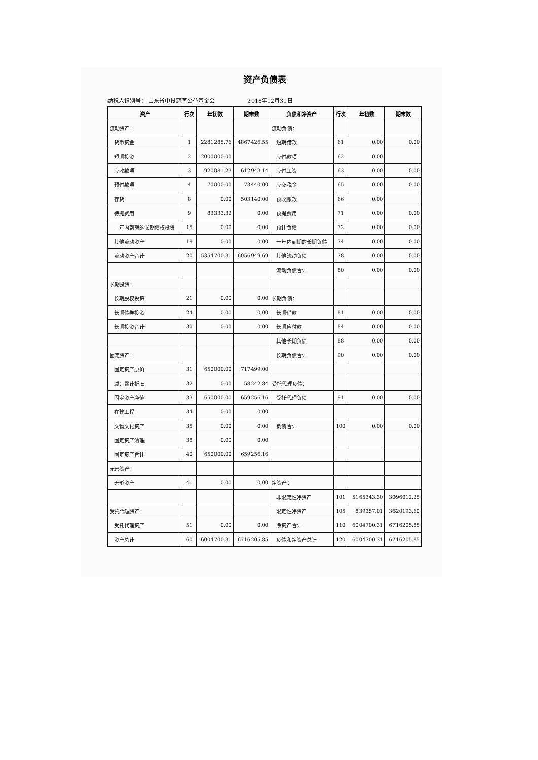资产负债表
纳税人识别号： 山东省中投慈善公益基金会 2018年12月31日
| 资产 | 行次 | 年初数 | 期末数 | 负债和净资产 | 行次 | 年初数 | 期末数 |
| --- | --- | --- | --- | --- | --- | --- | --- |
| 流动资产： | | | | 流动负债： | | | |
| 货币资金 | 1 | 2281285.76 | 4867426.55 | 短期借款 | 61 | 0.00 | 0.00 |
| 短期投资 | 2 | 2000000.00 | | 应付款项 | 62 | 0.00 | |
| 应收款项 | 3 | 920081.23 | 612943.14 | 应付工资 | 63 | 0.00 | 0.00 |
| 预付款项 | 4 | 70000.00 | 73440.00 | 应交税金 | 65 | 0.00 | 0.00 |
| 存货 | 8 | 0.00 | 503140.00 | 预收账款 | 66 | 0.00 | |
| 待摊费用 | 9 | 83333.32 | 0.00 | 预提费用 | 71 | 0.00 | 0.00 |
| 一年内到期的长期债权投资 | 15 | 0.00 | 0.00 | 预计负债 | 72 | 0.00 | 0.00 |
| 其他流动资产 | 18 | 0.00 | 0.00 | 一年内到期的长期负债 | 74 | 0.00 | 0.00 |
| 流动资产合计 | 20 | 5354700.31 | 6056949.69 | 其他流动负债 | 78 | 0.00 | 0.00 |
| | | | | 流动负债合计 | 80 | 0.00 | 0.00 |
| 长期投资： | | | | | | | |
| 长期股权投资 | 21 | 0.00 | 0.00 | 长期负债： | | | |
| 长期债券投资 | 24 | 0.00 | 0.00 | 长期借款 | 81 | 0.00 | 0.00 |
| 长期投资合计 | 30 | 0.00 | 0.00 | 长期应付款 | 84 | 0.00 | 0.00 |
| | | | | 其他长期负债 | 88 | 0.00 | 0.00 |
| 固定资产： | | | | 长期负债合计 | 90 | 0.00 | 0.00 |
| 固定资产原价 | 31 | 650000.00 | 717499.00 | | | | |
| 减：累计折旧 | 32 | 0.00 | 58242.84 | 受托代理负债： | | | |
| 固定资产净值 | 33 | 650000.00 | 659256.16 | 受托代理负债 | 91 | 0.00 | 0.00 |
| 在建工程 | 34 | 0.00 | 0.00 | | | | |
| 文物文化资产 | 35 | 0.00 | 0.00 | 负债合计 | 100 | 0.00 | 0.00 |
| 固定资产清理 | 38 | 0.00 | 0.00 | | | | |
| 固定资产合计 | 40 | 650000.00 | 659256.16 | | | | |
| 无形资产： | | | | | | | |
| 无形资产 | 41 | 0.00 | 0.00 | 净资产： | | | |
| | | | | 非限定性净资产 | 101 | 5165343.30 | 3096012.25 |
| 受托代理资产： | | | | 限定性净资产 | 105 | 839357.01 | 3620193.60 |
| 受托代理资产 | 51 | 0.00 | 0.00 | 净资产合计 | 110 | 6004700.31 | 6716205.85 |
| 资产总计 | 60 | 6004700.31 | 6716205.85 | 负债和净资产总计 | 120 | 6004700.31 | 6716205.85 |